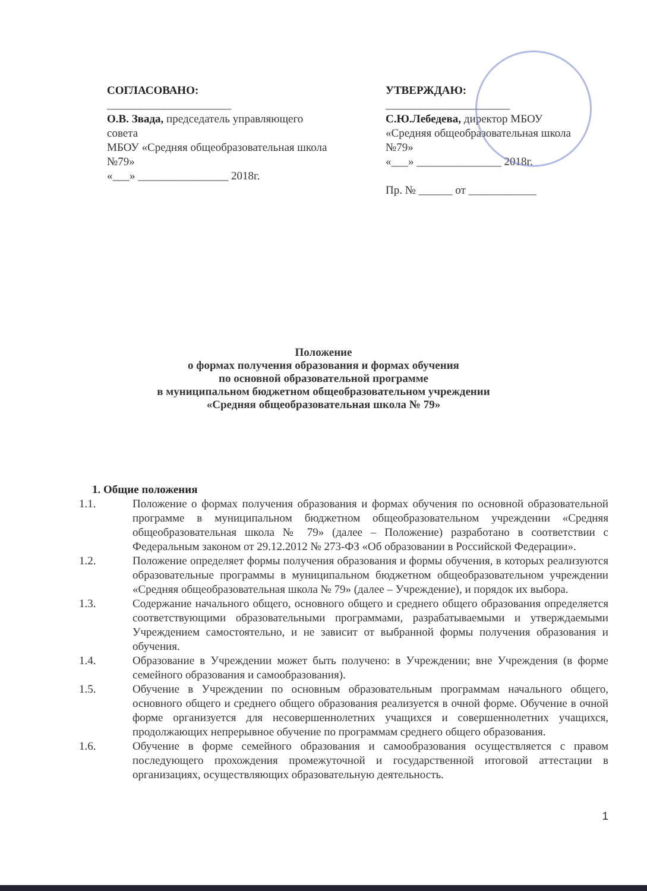СОГЛАСОВАНО:
______________________
О.В. Звада, председатель управляющего совета
МБОУ «Средняя общеобразовательная школа №79»
«___» ________________ 2018г.
УТВЕРЖДАЮ:
______________________
С.Ю.Лебедева, директор МБОУ «Средняя общеобразовательная школа №79»
«___» _______________ 2018г.
Пр. № ______ от ____________
Положение
о формах получения образования и формах обучения
по основной образовательной программе
в муниципальном бюджетном общеобразовательном учреждении
«Средняя общеобразовательная школа № 79»
1. Общие положения
1.1. Положение о формах получения образования и формах обучения по основной образовательной программе в муниципальном бюджетном общеобразовательном учреждении «Средняя общеобразовательная школа № 79» (далее – Положение) разработано в соответствии с Федеральным законом от 29.12.2012 № 273-ФЗ «Об образовании в Российской Федерации».
1.2. Положение определяет формы получения образования и формы обучения, в которых реализуются образовательные программы в муниципальном бюджетном общеобразовательном учреждении «Средняя общеобразовательная школа № 79» (далее – Учреждение), и порядок их выбора.
1.3. Содержание начального общего, основного общего и среднего общего образования определяется соответствующими образовательными программами, разрабатываемыми и утверждаемыми Учреждением самостоятельно, и не зависит от выбранной формы получения образования и обучения.
1.4. Образование в Учреждении может быть получено: в Учреждении; вне Учреждения (в форме семейного образования и самообразования).
1.5. Обучение в Учреждении по основным образовательным программам начального общего, основного общего и среднего общего образования реализуется в очной форме. Обучение в очной форме организуется для несовершеннолетних учащихся и совершеннолетних учащихся, продолжающих непрерывное обучение по программам среднего общего образования.
1.6. Обучение в форме семейного образования и самообразования осуществляется с правом последующего прохождения промежуточной и государственной итоговой аттестации в организациях, осуществляющих образовательную деятельность.
1